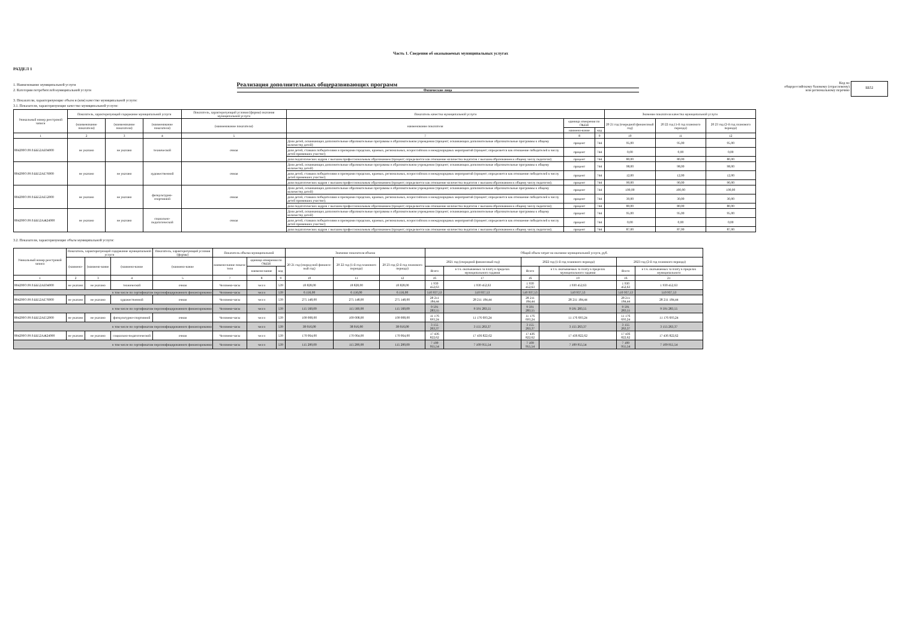Часть 1. Сведения об оказываемых муниципальных услугах
РАЗДЕЛ 1
1. Наименование муниципальной услуги
2. Категории потребителей муниципальной услуги
Реализация дополнительных общеразвивающих программ
Физические лица
Код по
общероссийскому базовому (отраслевому)
или региональному перечню
ББ52
3. Показатели, характеризующие объем и (или) качество муниципальной услуги:
3.1. Показатели, характеризующие качество муниципальной услуги:
| Уникальный номер реестровой записи | Показатель, характеризующий содержание муниципальной услуги | | | Показатель, характеризующий условия (формы) оказания муниципальной услуги | Показатель качества муниципальной услуги | | | Значение показателя качества муниципальной услуги | | |
| --- | --- | --- | --- | --- | --- | --- | --- | --- | --- | --- |
| | (наименование показателя) | (наименование показателя) | (наименование показателя) | (наименование показателя) | наименование показателя | единица измерения по ОКЕИ | | 20 21 год (очередной финансовый год) | 20 22 год (1-й год планового периода) | 20 23 год (2-й год планового периода) |
| | | | | | | наимено-вание | код | | | |
| 1 | 2 | 3 | 4 | 5 | 7 | 8 | 9 | 10 | 11 | 12 |
| 804200О.99.0.ББ52АЕ04000 | не указано | не указано | технической | очная | Доля детей, осваивающих дополнительные образовательные программы в образовательном учреждении (процент; осваивающих дополнительные образовательные программы к общему количеству детей) | процент | 744 | 95,00 | 95,00 | 95,00 |
| | | | | | доля детей, ставших победителями и призерами городских, краевых, региональных, всероссийских и международных мероприятий (процент; определяется как отношение победителей к числу детей принявших участие); | процент | 744 | 0,00 | 0,00 | 0,00 |
| | | | | | доля педагогических кадров с высшим профессиональным образованием (процент; определяется как отношение количества педагогов с высшим образованием к общему числу педагогов); | процент | 744 | 80,00 | 80,00 | 80,00 |
| 804200О.99.0.ББ52АЕ76000 | не указано | не указано | художественной | очная | Доля детей, осваивающих дополнительные образовательные программы в образовательном учреждении (процент; осваивающих дополнительные образовательные программы к общему количеству детей) | процент | 744 | 98,00 | 98,00 | 98,00 |
| | | | | | доля детей, ставших победителями и призерами городских, краевых, региональных, всероссийских и международных мероприятий (процент; определяется как отношение победителей к числу детей принявших участие); | процент | 744 | 12,00 | 12,00 | 12,00 |
| | | | | | доля педагогических кадров с высшим профессиональным образованием (процент; определяется как отношение количества педагогов с высшим образованием к общему числу педагогов); | процент | 744 | 90,00 | 90,00 | 90,00 |
| 804200О.99.0.ББ52АЕ52000 | не указано | не указано | физкультурно-спортивной | очная | Доля детей, осваивающих дополнительные образовательные программы в образовательном учреждении (процент; осваивающих дополнительные образовательные программы к общему количеству детей) | процент | 744 | 100,00 | 100,00 | 100,00 |
| | | | | | доля детей, ставших победителями и призерами городских, краевых, региональных, всероссийских и международных мероприятий (процент; определяется как отношение победителей к числу детей принявших участие); | процент | 744 | 30,00 | 30,00 | 30,00 |
| | | | | | доля педагогических кадров с высшим профессиональным образованием (процент; определяется как отношение количества педагогов с высшим образованием к общему числу педагогов); | процент | 744 | 80,00 | 80,00 | 80,00 |
| 804200О.99.0.ББ52АЖ24000 | не указано | не указано | социально-педагогической | очная | Доля детей, осваивающих дополнительные образовательные программы в образовательном учреждении (процент; осваивающих дополнительные образовательные программы к общему количеству детей) | процент | 744 | 95,00 | 95,00 | 95,00 |
| | | | | | доля детей, ставших победителями и призерами городских, краевых, региональных, всероссийских и международных мероприятий (процент; определяется как отношение победителей к числу детей принявших участие); | процент | 744 | 0,00 | 0,00 | 0,00 |
| | | | | | доля педагогических кадров с высшим профессиональным образованием (процент; определяется как отношение количества педагогов с высшим образованием к общему числу педагогов); | процент | 744 | 87,00 | 87,00 | 87,00 |
3.2. Показатели, характеризующие объем муниципальной услуги:
| Уникальный номер реестровой записи | Показатель, характеризующий содержание муниципальной услуги | | | Показатель, характеризующий условия (формы) | Показатель объема муниципальной | | | Значение показателя объема | | | Общий объем затрат на оказание муниципальной услуги, руб. | | | | | |
| --- | --- | --- | --- | --- | --- | --- | --- | --- | --- | --- | --- | --- | --- | --- | --- | --- |
| | (наимено- | (наимено-вание | (наимено-вание | (наимено-вание | наимено-вание показа-теля | единица измерения по ОКЕИ | | 20 21 год (очеред-ной финансо-вый год) | 20 22 год (1-й год планового периода) | 20 23 год (2-й год планового периода) | 2021 год (очередной финансовый год) | | 2022 год (1-й год планового периода) | | 2023 год (2-й год планового периода) | |
| | | | | | | наимено-вание | код | | | | Всего | в т.ч. оказываемых за плату в пределах муниципального задания | Всего | в т.ч. оказываемых за плату в пределах муниципального задания | Всего | в т.ч. оказываемых за плату в пределах муниципального |
| 1 | 2 | 3 | 4 | 5 | 7 | 8 | 9 | 10 | 11 | 12 | 16 | 17 | 16 | 19 | 16 | 21 |
| 804200О.99.0.ББ52АЕ04000 | не указано | не указано | технической | очная | Человеко-часы | чел.ч | 539 | 18 828,00 | 18 828,00 | 18 828,00 | 1 930 452,63 | 1 930 452,63 | 1 930 452,63 | 1 930 452,63 | 1 930 452,63 | 1 930 452,63 |
| в том числе по сертификатам персонифицированного финансирования | | | | | Человеко-часы | чел.ч | 539 | 6 156,00 | 6 156,00 | 6 156,00 | 510 937,53 | 510 937,53 | 510 937,53 | 510 937,53 | 510 937,53 | 510 937,53 |
| 804200О.99.0.ББ52АЕ76000 | не указано | не указано | художественной | очная | Человеко-часы | чел.ч | 539 | 275 148,00 | 275 148,00 | 275 148,00 | 28 211 184,44 | 28 211 184,44 | 28 211 184,44 | 28 211 184,44 | 28 211 184,44 | 28 211 184,44 |
| в том числе по сертификатам персонифицированного финансирования | | | | | Человеко-часы | чел.ч | 539 | 115 560,00 | 115 560,00 | 115 560,00 | 9 591 283,55 | 9 591 283,55 | 9 591 283,55 | 9 591 283,55 | 9 591 283,55 | 9 591 283,55 |
| 804200О.99.0.ББ52АЕ52000 | не указано | не указано | физкультурно-спортивной | очная | Человеко-часы | чел.ч | 539 | 109 008,00 | 109 008,00 | 109 008,00 | 11 176 693,24 | 11 176 693,24 | 11 176 693,24 | 11 176 693,24 | 11 176 693,24 | 11 176 693,24 |
| в том числе по сертификатам персонифицированного финансирования | | | | | Человеко-часы | чел.ч | 539 | 38 016,00 | 38 016,00 | 38 016,00 | 3 155 263,37 | 3 155 263,37 | 3 155 263,37 | 3 155 263,37 | 3 155 263,37 | 3 155 263,37 |
| 804200О.99.0.ББ52АЖ24000 | не указано | не указано | социально-педагогической | очная | Человеко-часы | чел.ч | 539 | 170 064,00 | 170 064,00 | 170 064,00 | 17 436 822,62 | 17 436 822,62 | 17 436 822,62 | 17 436 822,62 | 17 436 822,62 | 17 436 822,62 |
| в том числе по сертификатам персонифицированного финансирования | | | | | Человеко-часы | чел.ч | 539 | 115 200,00 | 115 200,00 | 115 200,00 | 7 109 955,54 | 7 109 955,54 | 7 109 955,54 | 7 109 955,54 | 7 109 955,54 | 7 109 955,54 |